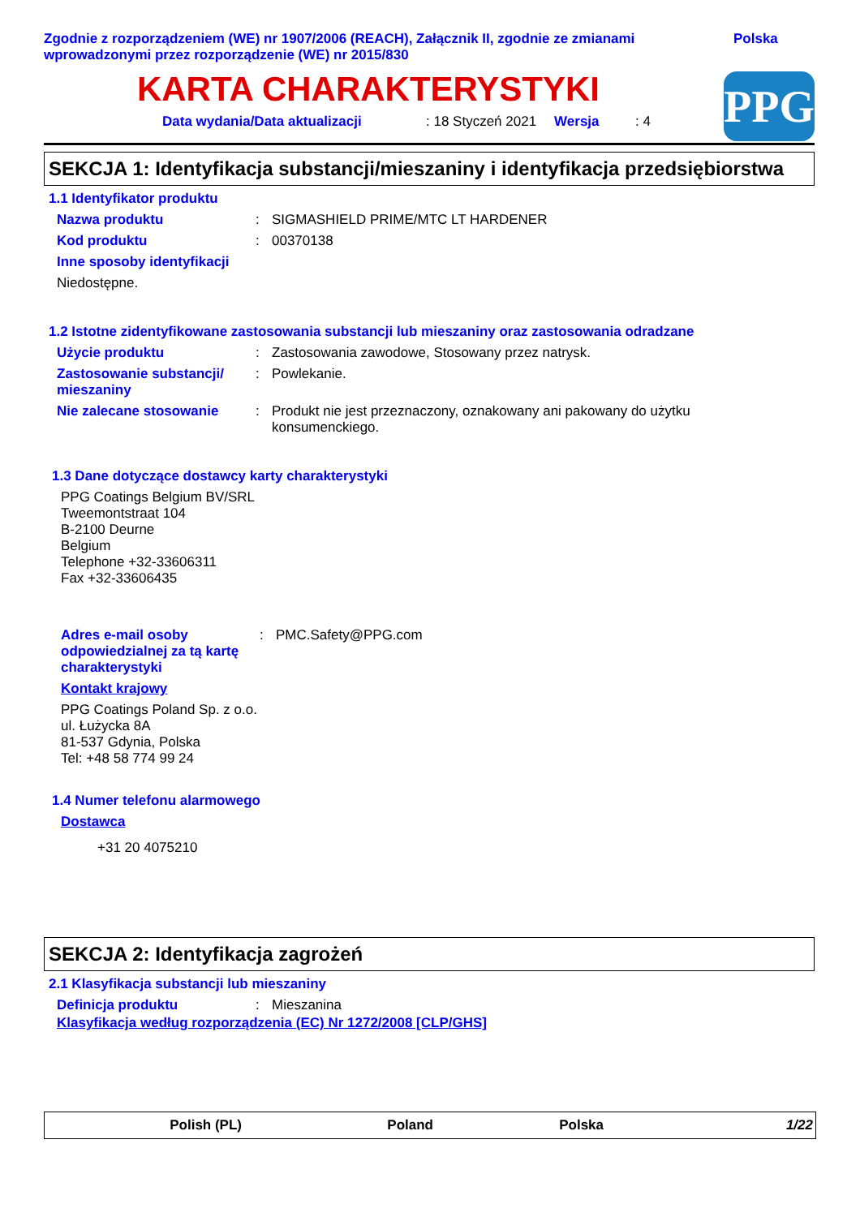Zgodnie z rozporządzeniem (WE) nr 1907/2006 (REACH), Załącznik II, zgodnie ze zmianami wprowadzonymi przez rozporządzenie (WE) nr 2015/830
Polska
KARTA CHARAKTERYSTYKI
Data wydania/Data aktualizacji: 18 Styczeń 2021 Wersja: 4
PPG
SEKCJA 1: Identyfikacja substancji/mieszaniny i identyfikacja przedsiębiorstwa
1.1 Identyfikator produktu
Nazwa produktu: SIGMASHIELD PRIME/MTC LT HARDENER
Kod produktu: 00370138
Inne sposoby identyfikacji
Niedostępne.
1.2 Istotne zidentyfikowane zastosowania substancji lub mieszaniny oraz zastosowania odradzane
Użycie produktu: Zastosowania zawodowe, Stosowany przez natrysk.
Zastosowanie substancji/ mieszaniny: Powlekanie.
Nie zalecane stosowanie: Produkt nie jest przeznaczony, oznakowany ani pakowany do użytku konsumenckiego.
1.3 Dane dotyczące dostawcy karty charakterystyki
PPG Coatings Belgium BV/SRL
Tweemontstraat 104
B-2100 Deurne
Belgium
Telephone +32-33606311
Fax +32-33606435
Adres e-mail osoby odpowiedzialnej za tą kartę charakterystyki: PMC.Safety@PPG.com
Kontakt krajowy
PPG Coatings Poland Sp. z o.o.
ul. Łużycka 8A
81-537 Gdynia, Polska
Tel: +48 58 774 99 24
1.4 Numer telefonu alarmowego
Dostawca
+31 20 4075210
SEKCJA 2: Identyfikacja zagrożeń
2.1 Klasyfikacja substancji lub mieszaniny
Definicja produktu: Mieszanina
Klasyfikacja według rozporządzenia (EC) Nr 1272/2008 [CLP/GHS]
Polish (PL) Poland Polska 1/22